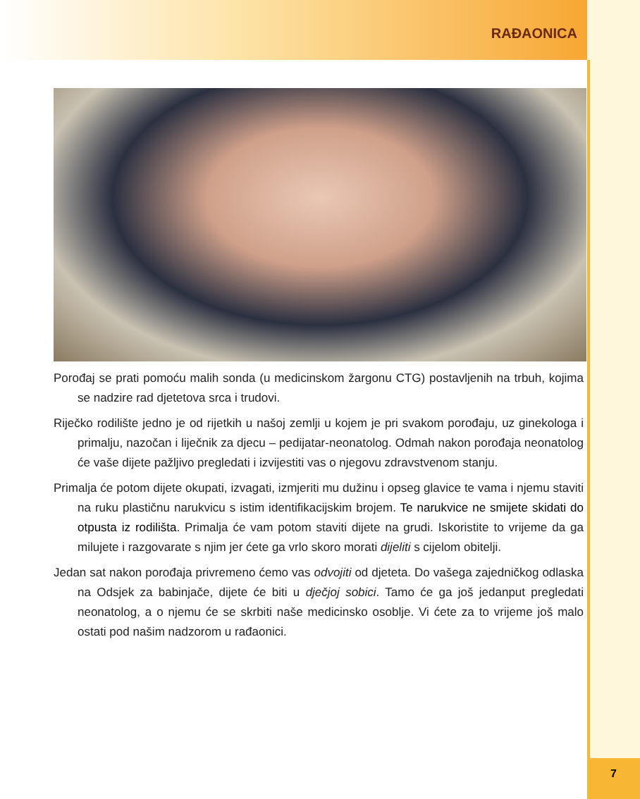RAĐAONICA
Porođaj se prati pomoću malih sonda (u medicinskom žargonu CTG) postavljenih na trbuh, kojima se nadzire rad djetetova srca i trudovi.
Riječko rodilište jedno je od rijetkih u našoj zemlji u kojem je pri svakom porođaju, uz ginekologa i primalju, nazočan i liječnik za djecu – pedijatar-neonatolog. Odmah nakon porođaja neonatolog će vaše dijete pažljivo pregledati i izvijestiti vas o njegovu zdravstvenom stanju.
Primalja će potom dijete okupati, izvagati, izmjeriti mu dužinu i opseg glavice te vama i njemu staviti na ruku plastičnu narukvicu s istim identifikacijskim brojem. Te narukvice ne smijete skidati do otpusta iz rodilišta. Primalja će vam potom staviti dijete na grudi. Iskoristite to vrijeme da ga milujete i razgovarate s njim jer ćete ga vrlo skoro morati dijeliti s cijelom obitelji.
Jedan sat nakon porođaja privremeno ćemo vas odvojiti od djeteta. Do vašega zajedničkog odlaska na Odsjek za babinjače, dijete će biti u dječjoj sobici. Tamo će ga još jedanput pregledati neonatolog, a o njemu će se skrbiti naše medicinsko osoblje. Vi ćete za to vrijeme još malo ostati pod našim nadzorom u rađaonici.
7